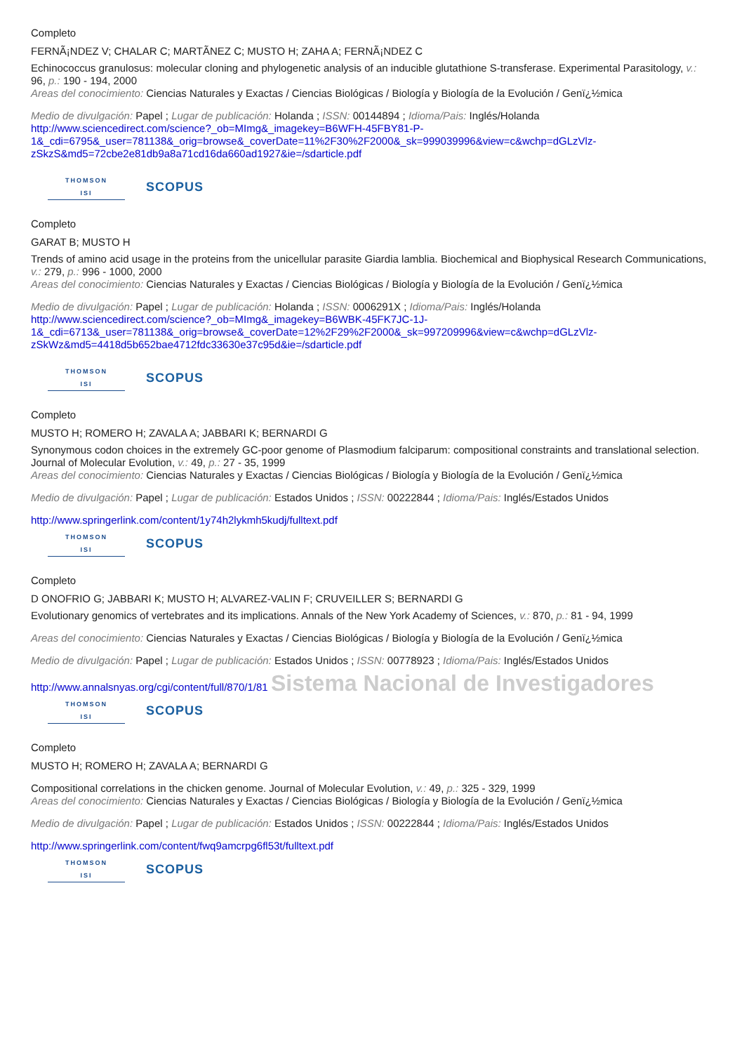Completo
FERNÃ¡NDEZ V; CHALAR C; MARTÃ­NEZ C; MUSTO H; ZAHA A; FERNÃ¡NDEZ C
Echinococcus granulosus: molecular cloning and phylogenetic analysis of an inducible glutathione S-transferase. Experimental Parasitology, v.: 96, p.: 190 - 194, 2000
Areas del conocimiento: Ciencias Naturales y Exactas / Ciencias Biológicas / Biología y Biología de la Evolución / Genï¿½mica
Medio de divulgación: Papel ; Lugar de publicación: Holanda ; ISSN: 00144894 ; Idioma/Pais: Inglés/Holanda
http://www.sciencedirect.com/science?_ob=MImg&_imagekey=B6WFH-45FBY81-P-1&_cdi=6795&_user=781138&_orig=browse&_coverDate=11%2F30%2F2000&_sk=999039996&view=c&wchp=dGLzVlz-zSkzS&md5=72cbe2e81db9a8a71cd16da660ad1927&ie=/sdarticle.pdf
THOMSON
ISI
SCOPUS
Completo
GARAT B; MUSTO H
Trends of amino acid usage in the proteins from the unicellular parasite Giardia lamblia. Biochemical and Biophysical Research Communications, v.: 279, p.: 996 - 1000, 2000
Areas del conocimiento: Ciencias Naturales y Exactas / Ciencias Biológicas / Biología y Biología de la Evolución / Genï¿½mica
Medio de divulgación: Papel ; Lugar de publicación: Holanda ; ISSN: 0006291X ; Idioma/Pais: Inglés/Holanda
http://www.sciencedirect.com/science?_ob=MImg&_imagekey=B6WBK-45FK7JC-1J-1&_cdi=6713&_user=781138&_orig=browse&_coverDate=12%2F29%2F2000&_sk=997209996&view=c&wchp=dGLzVlz-zSkWz&md5=4418d5b652bae4712fdc33630e37c95d&ie=/sdarticle.pdf
THOMSON
ISI
SCOPUS
Completo
MUSTO H; ROMERO H; ZAVALA A; JABBARI K; BERNARDI G
Synonymous codon choices in the extremely GC-poor genome of Plasmodium falciparum: compositional constraints and translational selection. Journal of Molecular Evolution, v.: 49, p.: 27 - 35, 1999
Areas del conocimiento: Ciencias Naturales y Exactas / Ciencias Biológicas / Biología y Biología de la Evolución / Genï¿½mica
Medio de divulgación: Papel ; Lugar de publicación: Estados Unidos ; ISSN: 00222844 ; Idioma/Pais: Inglés/Estados Unidos
http://www.springerlink.com/content/1y74h2lykmh5kudj/fulltext.pdf
THOMSON
ISI
SCOPUS
Completo
D ONOFRIO G; JABBARI K; MUSTO H; ALVAREZ-VALIN F; CRUVEILLER S; BERNARDI G
Evolutionary genomics of vertebrates and its implications. Annals of the New York Academy of Sciences, v.: 870, p.: 81 - 94, 1999
Areas del conocimiento: Ciencias Naturales y Exactas / Ciencias Biológicas / Biología y Biología de la Evolución / Genï¿½mica
Medio de divulgación: Papel ; Lugar de publicación: Estados Unidos ; ISSN: 00778923 ; Idioma/Pais: Inglés/Estados Unidos
http://www.annalsnyas.org/cgi/content/full/870/1/81 Sistema Nacional de Investigadores
THOMSON
ISI
SCOPUS
Completo
MUSTO H; ROMERO H; ZAVALA A; BERNARDI G
Compositional correlations in the chicken genome. Journal of Molecular Evolution, v.: 49, p.: 325 - 329, 1999
Areas del conocimiento: Ciencias Naturales y Exactas / Ciencias Biológicas / Biología y Biología de la Evolución / Genï¿½mica
Medio de divulgación: Papel ; Lugar de publicación: Estados Unidos ; ISSN: 00222844 ; Idioma/Pais: Inglés/Estados Unidos
http://www.springerlink.com/content/fwq9amcrpg6fl53t/fulltext.pdf
THOMSON
ISI
SCOPUS